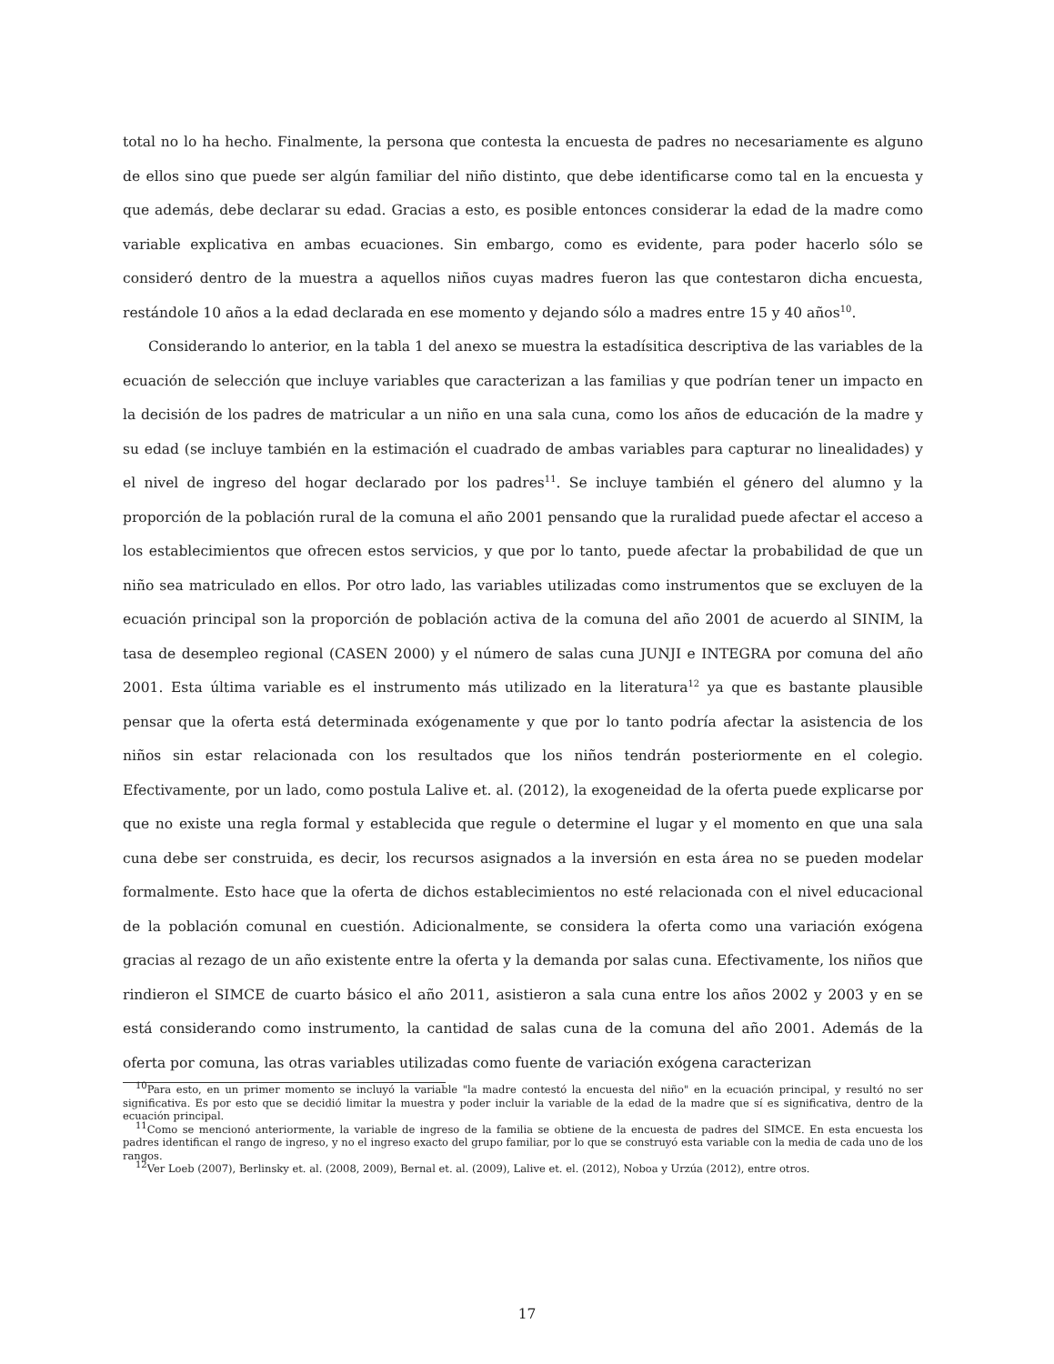total no lo ha hecho. Finalmente, la persona que contesta la encuesta de padres no necesariamente es alguno de ellos sino que puede ser algún familiar del niño distinto, que debe identificarse como tal en la encuesta y que además, debe declarar su edad. Gracias a esto, es posible entonces considerar la edad de la madre como variable explicativa en ambas ecuaciones. Sin embargo, como es evidente, para poder hacerlo sólo se consideró dentro de la muestra a aquellos niños cuyas madres fueron las que contestaron dicha encuesta, restándole 10 años a la edad declarada en ese momento y dejando sólo a madres entre 15 y 40 años<sup>10</sup>.
Considerando lo anterior, en la tabla 1 del anexo se muestra la estadísitica descriptiva de las variables de la ecuación de selección que incluye variables que caracterizan a las familias y que podrían tener un impacto en la decisión de los padres de matricular a un niño en una sala cuna, como los años de educación de la madre y su edad (se incluye también en la estimación el cuadrado de ambas variables para capturar no linealidades) y el nivel de ingreso del hogar declarado por los padres<sup>11</sup>. Se incluye también el género del alumno y la proporción de la población rural de la comuna el año 2001 pensando que la ruralidad puede afectar el acceso a los establecimientos que ofrecen estos servicios, y que por lo tanto, puede afectar la probabilidad de que un niño sea matriculado en ellos. Por otro lado, las variables utilizadas como instrumentos que se excluyen de la ecuación principal son la proporción de población activa de la comuna del año 2001 de acuerdo al SINIM, la tasa de desempleo regional (CASEN 2000) y el número de salas cuna JUNJI e INTEGRA por comuna del año 2001. Esta última variable es el instrumento más utilizado en la literatura<sup>12</sup> ya que es bastante plausible pensar que la oferta está determinada exógenamente y que por lo tanto podría afectar la asistencia de los niños sin estar relacionada con los resultados que los niños tendrán posteriormente en el colegio. Efectivamente, por un lado, como postula Lalive et. al. (2012), la exogeneidad de la oferta puede explicarse por que no existe una regla formal y establecida que regule o determine el lugar y el momento en que una sala cuna debe ser construida, es decir, los recursos asignados a la inversión en esta área no se pueden modelar formalmente. Esto hace que la oferta de dichos establecimientos no esté relacionada con el nivel educacional de la población comunal en cuestión. Adicionalmente, se considera la oferta como una variación exógena gracias al rezago de un año existente entre la oferta y la demanda por salas cuna. Efectivamente, los niños que rindieron el SIMCE de cuarto básico el año 2011, asistieron a sala cuna entre los años 2002 y 2003 y en se está considerando como instrumento, la cantidad de salas cuna de la comuna del año 2001. Además de la oferta por comuna, las otras variables utilizadas como fuente de variación exógena caracterizan
<sup>10</sup> Para esto, en un primer momento se incluyó la variable "la madre contestó la encuesta del niño" en la ecuación principal, y resultó no ser significativa. Es por esto que se decidió limitar la muestra y poder incluir la variable de la edad de la madre que sí es significativa, dentro de la ecuación principal.
<sup>11</sup> Como se mencionó anteriormente, la variable de ingreso de la familia se obtiene de la encuesta de padres del SIMCE. En esta encuesta los padres identifican el rango de ingreso, y no el ingreso exacto del grupo familiar, por lo que se construyó esta variable con la media de cada uno de los rangos.
<sup>12</sup> Ver Loeb (2007), Berlinsky et. al. (2008, 2009), Bernal et. al. (2009), Lalive et. el. (2012), Noboa y Urzúa (2012), entre otros.
17